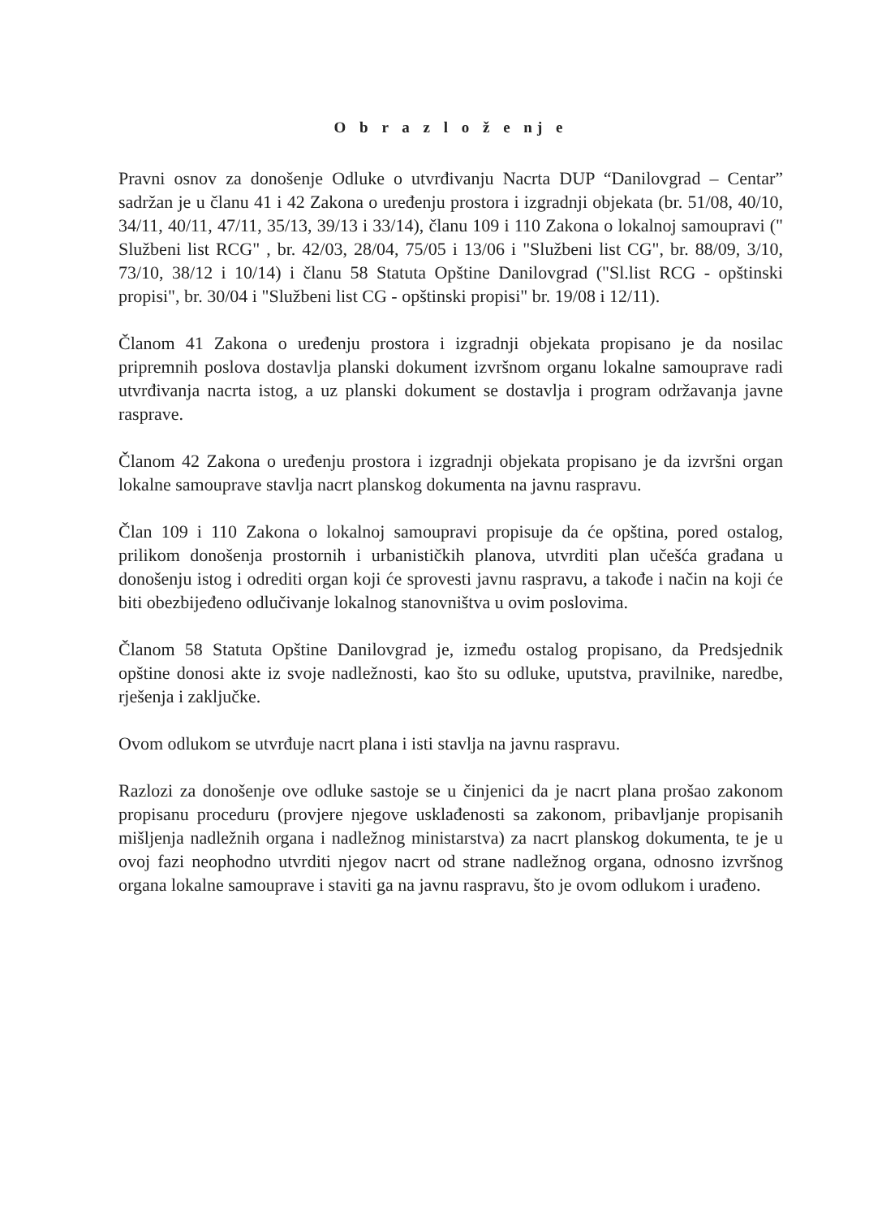O b r a z l o ž e nj e
Pravni osnov za donošenje Odluke o utvrđivanju Nacrta DUP “Danilovgrad – Centar” sadržan je u članu 41 i 42 Zakona o uređenju prostora i izgradnji objekata (br. 51/08, 40/10, 34/11, 40/11, 47/11, 35/13, 39/13 i 33/14), članu 109 i 110 Zakona o lokalnoj samoupravi (" Službeni list RCG" , br. 42/03, 28/04, 75/05 i 13/06 i "Službeni list CG", br. 88/09, 3/10, 73/10, 38/12 i 10/14) i članu 58 Statuta Opštine Danilovgrad ("Sl.list RCG - opštinski propisi", br. 30/04 i "Službeni list CG - opštinski propisi" br. 19/08 i 12/11).
Članom 41 Zakona o uređenju prostora i izgradnji objekata propisano je da nosilac pripremnih poslova dostavlja planski dokument izvršnom organu lokalne samouprave radi utvrđivanja nacrta istog, a uz planski dokument se dostavlja i program održavanja javne rasprave.
Članom 42 Zakona o uređenju prostora i izgradnji objekata propisano je da izvršni organ lokalne samouprave stavlja nacrt planskog dokumenta na javnu raspravu.
Član 109 i 110 Zakona o lokalnoj samoupravi propisuje da će opština, pored ostalog, prilikom donošenja prostornih i urbanističkih planova, utvrditi plan učešća građana u donošenju istog i odrediti organ koji će sprovesti javnu raspravu, a takođe i način na koji će biti obezbijeđeno odlučivanje lokalnog stanovništva u ovim poslovima.
Članom 58 Statuta Opštine Danilovgrad je, između ostalog propisano, da Predsjednik opštine donosi akte iz svoje nadležnosti, kao što su odluke, uputstva, pravilnike, naredbe, rješenja i zaključke.
Ovom odlukom se utvrđuje nacrt plana i isti stavlja na javnu raspravu.
Razlozi za donošenje ove odluke sastoje se u činjenici da je nacrt plana prošao zakonom propisanu proceduru (provjere njegove usklađenosti sa zakonom, pribavljanje propisanih mišljenja nadležnih organa i nadležnog ministarstva) za nacrt planskog dokumenta, te je u ovoj fazi neophodno utvrditi njegov nacrt od strane nadležnog organa, odnosno izvršnog organa lokalne samouprave i staviti ga na javnu raspravu, što je ovom odlukom i urađeno.